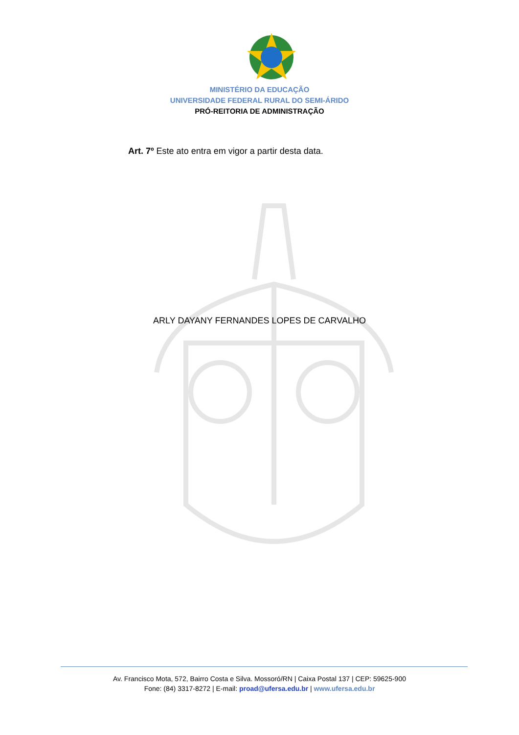MINISTÉRIO DA EDUCAÇÃO
UNIVERSIDADE FEDERAL RURAL DO SEMI-ÁRIDO
PRÓ-REITORIA DE ADMINISTRAÇÃO
Art. 7º Este ato entra em vigor a partir desta data.
ARLY DAYANY FERNANDES LOPES DE CARVALHO
Av. Francisco Mota, 572, Bairro Costa e Silva. Mossoró/RN | Caixa Postal 137 | CEP: 59625-900
Fone: (84) 3317-8272 | E-mail: proad@ufersa.edu.br | www.ufersa.edu.br